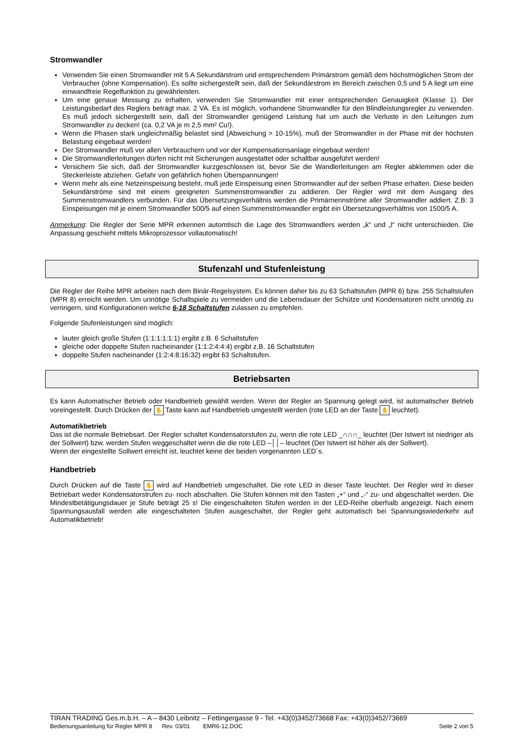Stromwandler
Verwenden Sie einen Stromwandler mit 5 A Sekundärstrom und entsprechendem Primärstrom gemäß dem höchstmöglichen Strom der Verbraucher (ohne Kompensation). Es sollte sichergestellt sein, daß der Sekundärstrom im Bereich zwischen 0,5 und 5 A liegt um eine einwandfreie Regelfunktion zu gewährleisten.
Um eine genaue Messung zu erhalten, verwenden Sie Stromwandler mit einer entsprechenden Genauigkeit (Klasse 1). Der Leistungsbedarf des Reglers beträgt max. 2 VA. Es ist möglich, vorhandene Stromwandler für den Blindleistungsregler zu verwenden. Es muß jedoch sichergestellt sein, daß der Stromwandler genügend Leistung hat um auch die Verluste in den Leitungen zum Stromwandler zu decken! (ca. 0,2 VA je m 2,5 mm² Cu!).
Wenn die Phasen stark ungleichmäßig belastet sind (Abweichung > 10-15%), muß der Stromwandler in der Phase mit der höchsten Belastung eingebaut werden!
Der Stromwandler muß vor allen Verbrauchern und vor der Kompensationsanlage eingebaut werden!
Die Stromwandlerleitungen dürfen nicht mit Sicherungen ausgestattet oder schaltbar ausgeführt werden!
Versichern Sie sich, daß der Stromwandler kurzgeschlossen ist, bevor Sie die Wandlerleitungen am Regler abklemmen oder die Steckerleiste abziehen. Gefahr von gefährlich hohen Überspannungen!
Wenn mehr als eine Netzeinspeisung besteht, muß jede Einspeisung einen Stromwandler auf der selben Phase erhalten. Diese beiden Sekundärströme sind mit einem geeigneten Summenstromwandler zu addieren. Der Regler wird mit dem Ausgang des Summenstromwandlers verbunden. Für das Übersetzungsverhältnis werden die Primärnennströme aller Stromwandler addiert. Z.B: 3 Einspeisungen mit je einem Stromwandler 500/5 auf einen Summenstromwandler ergibt ein Übersetzungsverhältnis von 1500/5 A.
Anmerkung: Die Regler der Serie MPR erkennen automtisch die Lage des Stromwandlers werden „k“ und „l“ nicht unterschieden. Die Anpassung geschieht mittels Mikroprozessor vollautomatisch!
Stufenzahl und Stufenleistung
Die Regler der Reihe MPR arbeiten nach dem Binär-Regelsystem. Es können daher bis zu 63 Schaltstufen (MPR 6) bzw. 255 Schaltstufen (MPR 8) erreicht werden. Um unnötige Schaltspiele zu vermeiden und die Lebensdauer der Schütze und Kondensatoren nicht unnötig zu verringern, sind Konfigurationen welche 6-18 Schaltstufen zulassen zu empfehlen.
Folgende Stufenleistungen sind möglich:
lauter gleich große Stufen (1:1:1:1:1:1) ergibt z.B. 6 Schaltstufen
gleiche oder doppelte Stufen nacheinander (1:1:2:4:4:4) ergibt z.B. 16 Schaltstufen
doppelte Stufen nacheinander (1:2:4:8:16:32) ergibt 63 Schaltstufen.
Betriebsarten
Es kann Automatischer Betrieb oder Handbetrieb gewählt werden. Wenn der Regler an Spannung gelegt wird, ist automatischer Betrieb voreingestellt. Durch Drücken der ✋ Taste kann auf Handbetrieb umgestellt werden (rote LED an der Taste ✋ leuchtet).
Automatikbetrieb
Das ist die normale Betriebsart. Der Regler schaltet Kondensatorstufen zu, wenn die rote LED _∩∩∩_ leuchtet (Der Istwert ist niedriger als der Sollwert) bzw. werden Stufen weggeschaltet wenn die die rote LED –││– leuchtet (Der Istwert ist höher als der Sollwert).
Wenn der eingestellte Sollwert erreicht ist, leuchtet keine der beiden vorgenannten LED´s.
Handbetrieb
Durch Drücken auf die Taste ✋ wird auf Handbetrieb umgeschaltet. Die rote LED in dieser Taste leuchtet. Der Regler wird in dieser Betriebart weder Kondensatorstrufen zu- noch abschalten. Die Stufen können mit den Tasten „+“ und „-“ zu- und abgeschaltet werden. Die Mindestbetätigungsdauer je Stufe beträgt 25 s! Die eingeschalteten Stufen werden in der LED-Reihe oberhalb angezeigt. Nach einem Spannungsausfall werden alle eingeschalteten Stufen ausgeschaltet, der Regler geht automatisch bei Spannungswiederkehr auf Automatikbetrieb!
TIRAN TRADING Ges.m.b.H. – A – 8430 Leibnitz – Fettingergasse 9 - Tel. +43(0)3452/73668 Fax: +43(0)3452/73669
Bedienungsanleitung für Regler MPR 8 Rev. 03/01 EMR6-12.DOC Seite 2 von 5